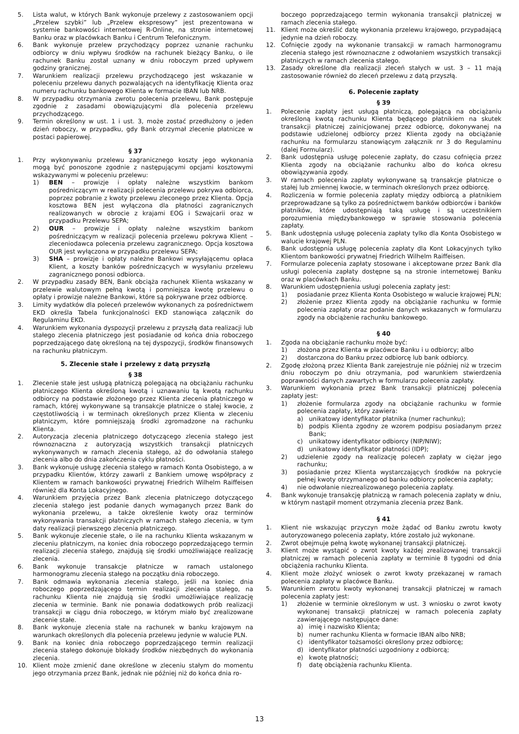5. Lista walut, w których Bank wykonuje przelewy z zastosowaniem opcji „Przelew szybki” lub „Przelew ekspresowy” jest prezentowana w systemie bankowości internetowej R-Online, na stronie internetowej Banku oraz w placówkach Banku i Centrum Telefonicznym.
6. Bank wykonuje przelew przychodzący poprzez uznanie rachunku odbiorcy w dniu wpływu środków na rachunek bieżący Banku, o ile rachunek Banku został uznany w dniu roboczym przed upływem godziny granicznej.
7. Warunkiem realizacji przelewu przychodzącego jest wskazanie w poleceniu przelewu danych pozwalających na identyfikację Klienta oraz numeru rachunku bankowego Klienta w formacie IBAN lub NRB.
8. W przypadku otrzymania zwrotu polecenia przelewu, Bank postępuje zgodnie z zasadami obowiązującymi dla polecenia przelewu przychodzącego.
9. Termin określony w ust. 1 i ust. 3, może zostać przedłużony o jeden dzień roboczy, w przypadku, gdy Bank otrzymał zlecenie płatnicze w postaci papierowej.
§ 37
1. Przy wykonywaniu przelewu zagranicznego koszty jego wykonania mogą być ponoszone zgodnie z następującymi opcjami kosztowymi wskazywanymi w poleceniu przelewu:
1) BEN – prowizje i opłaty należne wszystkim bankom pośredniczącym w realizacji polecenia przelewu pokrywa odbiorca, poprzez pobranie z kwoty przelewu zleconego przez Klienta. Opcja kosztowa BEN jest wyłączona dla płatności zagranicznych realizowanych w obrocie z krajami EOG i Szwajcarii oraz w przypadku Przelewu SEPA;
2) OUR – prowizje i opłaty należne wszystkim bankom pośredniczącym w realizacji polecenia przelewu pokrywa Klient – zleceniodawca polecenia przelewu zagranicznego. Opcja kosztowa OUR jest wyłączona w przypadku przelewu SEPA;
3) SHA – prowizje i opłaty należne Bankowi wysyłającemu opłaca Klient, a koszty banków pośredniczących w wysyłaniu przelewu zagranicznego ponosi odbiorca.
2. W przypadku zasady BEN, Bank obciąża rachunek Klienta wskazany w przelewie walutowym pełną kwotą i pomniejsza kwotę przelewu o opłaty i prowizje należne Bankowi, które są pokrywane przez odbiorcę.
3. Limity wydatków dla poleceń przelewów wykonanych za pośrednictwem EKD określa Tabela funkcjonalności EKD stanowiąca załącznik do Regulaminu EKD.
4. Warunkiem wykonania dyspozycji przelewu z przyszłą data realizacji lub stałego zlecenia płatniczego jest posiadanie od końca dnia roboczego poprzedzającego datę określoną na tej dyspozycji, środków finansowych na rachunku płatniczym.
5. Zlecenie stałe i przelewy z datą przyszłą
§ 38
1. Zlecenie stałe jest usługą płatniczą polegającą na obciążaniu rachunku płatniczego Klienta określoną kwotą i uznawaniu tą kwotą rachunku odbiorcy na podstawie złożonego przez Klienta zlecenia płatniczego w ramach, której wykonywane są transakcje płatnicze o stałej kwocie, z częstotliwością i w terminach określonych przez Klienta w zleceniu płatniczym, które pomniejszają środki zgromadzone na rachunku Klienta.
2. Autoryzacja zlecenia płatniczego dotyczącego zlecenia stałego jest równoznaczna z autoryzacją wszystkich transakcji płatniczych wykonywanych w ramach zlecenia stałego, aż do odwołania stałego zlecenia albo do dnia zakończenia cyklu płatności.
3. Bank wykonuje usługę zlecenia stałego w ramach Konta Osobistego, a w przypadku Klientów, którzy zawarli z Bankiem umowę współpracy z Klientem w ramach bankowości prywatnej Friedrich Wilhelm Raiffeisen również dla Konta Lokacyjnego.
4. Warunkiem przyjęcia przez Bank zlecenia płatniczego dotyczącego zlecenia stałego jest podanie danych wymaganych przez Bank do wykonania przelewu, a także określenie kwoty oraz terminów wykonywania transakcji płatniczych w ramach stałego zlecenia, w tym daty realizacji pierwszego zlecenia płatniczego.
5. Bank wykonuje zlecenie stałe, o ile na rachunku Klienta wskazanym w zleceniu płatniczym, na koniec dnia roboczego poprzedzającego termin realizacji zlecenia stałego, znajdują się środki umożliwiające realizację zlecenia.
6. Bank wykonuje transakcje płatnicze w ramach ustalonego harmonogramu zlecenia stałego na początku dnia roboczego.
7. Bank odmawia wykonania zlecenia stałego, jeśli na koniec dnia roboczego poprzedzającego termin realizacji zlecenia stałego, na rachunku Klienta nie znajdują się środki umożliwiające realizację zlecenia w terminie. Bank nie ponawia dodatkowych prób realizacji transakcji w ciągu dnia roboczego, w którym miało być zrealizowane zlecenie stałe.
8. Bank wykonuje zlecenia stałe na rachunek w banku krajowym na warunkach określonych dla polecenia przelewu jedynie w walucie PLN.
9. Bank na koniec dnia roboczego poprzedzającego termin realizacji zlecenia stałego dokonuje blokady środków niezbędnych do wykonania zlecenia.
10. Klient może zmienić dane określone w zleceniu stałym do momentu jego otrzymania przez Bank, jednak nie później niż do końca dnia ro-
boczego poprzedzającego termin wykonania transakcji płatniczej w ramach zlecenia stałego.
11. Klient może określić datę wykonania przelewu krajowego, przypadającą jedynie na dzień roboczy.
12. Cofnięcie zgody na wykonanie transakcji w ramach harmonogramu zlecenia stałego jest równoznaczne z odwołaniem wszystkich transakcji płatniczych w ramach zlecenia stałego.
13. Zasady określone dla realizacji zleceń stałych w ust. 3 – 11 mają zastosowanie również do zleceń przelewu z datą przyszłą.
6. Polecenie zapłaty
§ 39
1. Polecenie zapłaty jest usługą płatniczą, polegającą na obciążaniu określoną kwotą rachunku Klienta będącego płatnikiem na skutek transakcji płatniczej zainicjowanej przez odbiorcę, dokonywanej na podstawie udzielonej odbiorcy przez Klienta zgody na obciążanie rachunku na formularzu stanowiącym załącznik nr 3 do Regulaminu (dalej Formularz).
2. Bank udostępnia usługę polecenie zapłaty, do czasu cofnięcia przez Klienta zgody na obciążanie rachunku albo do końca okresu obowiązywania zgody.
3. W ramach polecenia zapłaty wykonywane są transakcje płatnicze o stałej lub zmiennej kwocie, w terminach określonych przez odbiorcę.
4. Rozliczenia w formie polecenia zapłaty między odbiorcą a płatnikiem przeprowadzane są tylko za pośrednictwem banków odbiorców i banków płatników, które udostępniają taką usługę i są uczestnikiem porozumienia międzybankowego w sprawie stosowania polecenia zapłaty.
5. Bank udostępnia usługę polecenia zapłaty tylko dla Konta Osobistego w walucie krajowej PLN.
6. Bank udostępnia usługę polecenia zapłaty dla Kont Lokacyjnych tylko Klientom bankowości prywatnej Friedrich Wilhelm Raiffeisen.
7. Formularze polecenia zapłaty stosowane i akceptowane przez Bank dla usługi polecenia zapłaty dostępne są na stronie internetowej Banku oraz w placówkach Banku.
8. Warunkiem udostępnienia usługi polecenia zapłaty jest:
1) posiadanie przez Klienta Konta Osobistego w walucie krajowej PLN;
2) złożenie przez Klienta zgody na obciążanie rachunku w formie polecenia zapłaty oraz podanie danych wskazanych w formularzu zgody na obciążenie rachunku bankowego.
§ 40
1. Zgoda na obciążanie rachunku może być:
1) złożona przez Klienta w placówce Banku i u odbiorcy; albo
2) dostarczona do Banku przez odbiorcę lub bank odbiorcy.
2. Zgodę złożoną przez Klienta Bank zarejestruje nie później niż w trzecim dniu roboczym po dniu otrzymania, pod warunkiem stwierdzenia poprawności danych zawartych w formularzu polecenia zapłaty.
3. Warunkiem wykonania przez Bank transakcji płatniczej polecenia zapłaty jest:
1) złożenie formularza zgody na obciążanie rachunku w formie polecenia zapłaty, który zawiera:
a) unikatowy identyfikator płatnika (numer rachunku);
b) podpis Klienta zgodny ze wzorem podpisu posiadanym przez Bank;
c) unikatowy identyfikator odbiorcy (NIP/NIW);
d) unikatowy identyfikator płatności (IDP);
2) udzielenie zgody na realizację poleceń zapłaty w ciężar jego rachunku;
3) posiadanie przez Klienta wystarczających środków na pokrycie pełnej kwoty otrzymanego od banku odbiorcy polecenia zapłaty;
4) nie odwołanie niezrealizowanego polecenia zapłaty.
4. Bank wykonuje transakcję płatniczą w ramach polecenia zapłaty w dniu, w którym nastąpił moment otrzymania zlecenia przez Bank.
§ 41
1. Klient nie wskazując przyczyn może żądać od Banku zwrotu kwoty autoryzowanego polecenia zapłaty, które zostało już wykonane.
2. Zwrot obejmuje pełną kwotę wykonanej transakcji płatniczej.
3. Klient może wystąpić o zwrot kwoty każdej zrealizowanej transakcji płatniczej w ramach polecenia zapłaty w terminie 8 tygodni od dnia obciążenia rachunku Klienta.
4. Klient może złożyć wniosek o zwrot kwoty przekazanej w ramach polecenia zapłaty w placówce Banku.
5. Warunkiem zwrotu kwoty wykonanej transakcji płatniczej w ramach polecenia zapłaty jest:
1) złożenie w terminie określonym w ust. 3 wniosku o zwrot kwoty wykonanej transakcji płatniczej w ramach polecenia zapłaty zawierającego następujące dane:
a) imię i nazwisko Klienta;
b) numer rachunku Klienta w formacie IBAN albo NRB;
c) identyfikator tożsamości określony przez odbiorcę;
d) identyfikator płatności uzgodniony z odbiorcą;
e) kwotę płatności;
f) datę obciążenia rachunku Klienta.
13